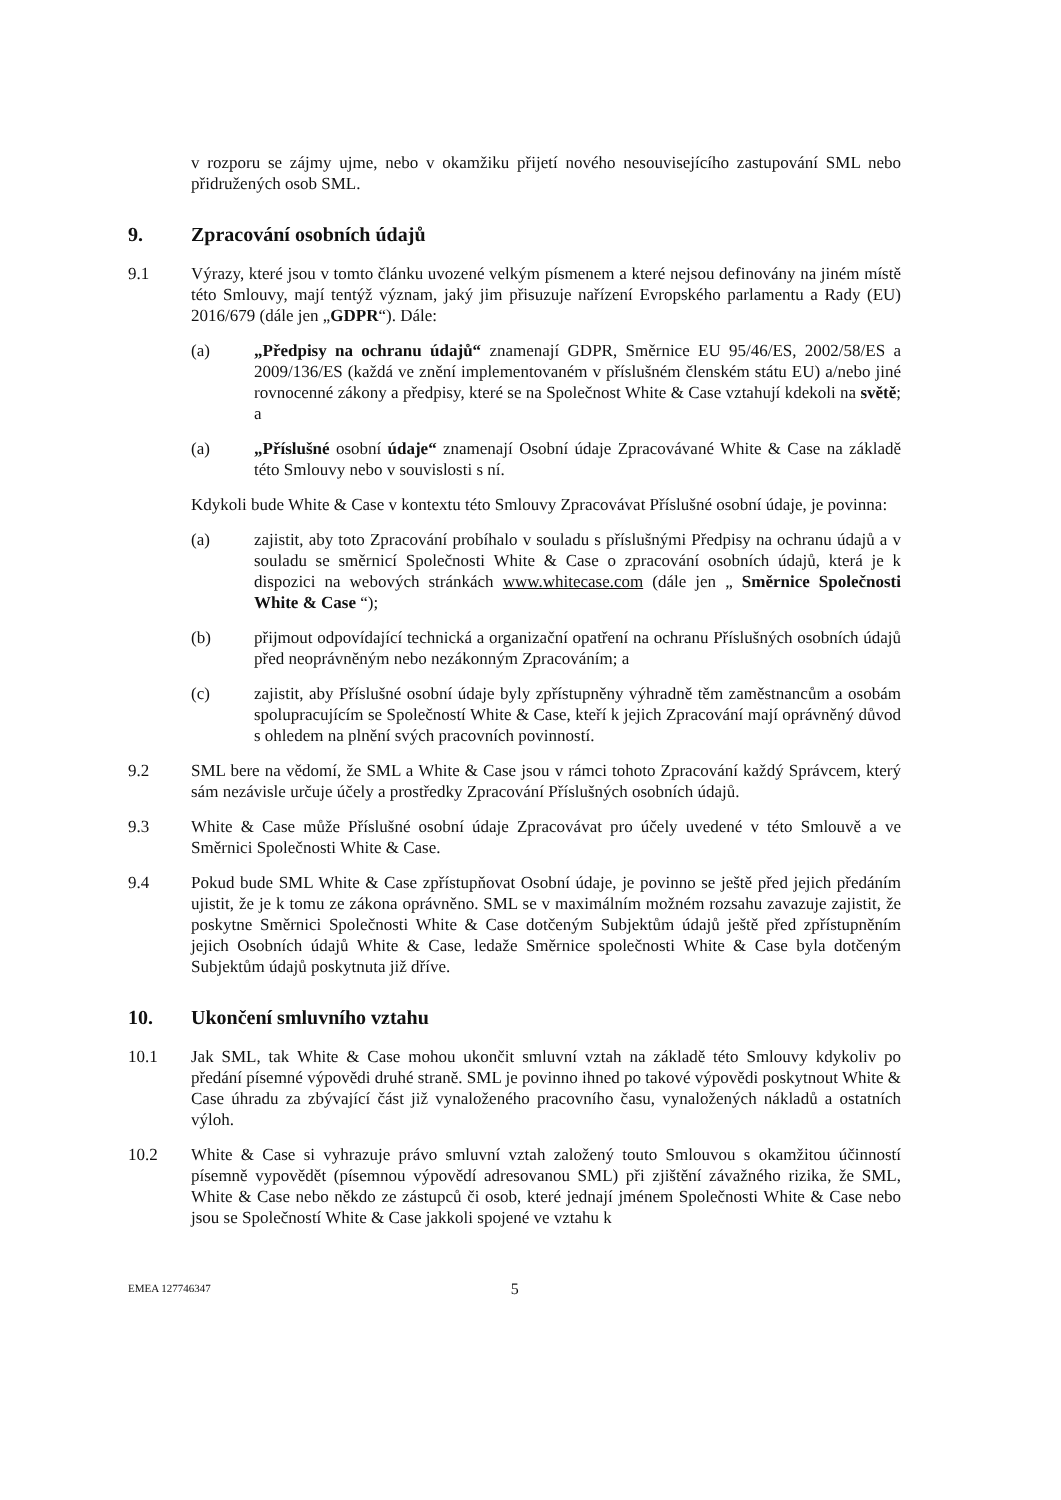v rozporu se zájmy ujme, nebo v okamžiku přijetí nového nesouvisejícího zastupování SML nebo přidružených osob SML.
9. Zpracování osobních údajů
9.1 Výrazy, které jsou v tomto článku uvozené velkým písmenem a které nejsou definovány na jiném místě této Smlouvy, mají tentýž význam, jaký jim přisuzuje nařízení Evropského parlamentu a Rady (EU) 2016/679 (dále jen „GDPR“). Dále:
(a) „Předpisy na ochranu údajů“ znamenají GDPR, Směrnice EU 95/46/ES, 2002/58/ES a 2009/136/ES (každá ve znění implementovaném v příslušném členském státu EU) a/nebo jiné rovnocenné zákony a předpisy, které se na Společnost White & Case vztahují kdekoli na světě; a
(a) „Příslušné osobní údaje“ znamenají Osobní údaje Zpracovávané White & Case na základě této Smlouvy nebo v souvislosti s ní.
Kdykoli bude White & Case v kontextu této Smlouvy Zpracovávat Příslušné osobní údaje, je povinna:
(a) zajistit, aby toto Zpracování probíhalo v souladu s příslušnými Předpisy na ochranu údajů a v souladu se směrnicí Společnosti White & Case o zpracování osobních údajů, která je k dispozici na webových stránkách www.whitecase.com (dále jen „ Směrnice Společnosti White & Case “);
(b) přijmout odpovídající technická a organizační opatření na ochranu Příslušných osobních údajů před neoprávněným nebo nezákonným Zpracováním; a
(c) zajistit, aby Příslušné osobní údaje byly zpřístupněny výhradně těm zaměstnancům a osobám spolupracujícím se Společností White & Case, kteří k jejich Zpracování mají oprávněný důvod s ohledem na plnění svých pracovních povinností.
9.2 SML bere na vědomí, že SML a White & Case jsou v rámci tohoto Zpracování každý Správcem, který sám nezávisle určuje účely a prostředky Zpracování Příslušných osobních údajů.
9.3 White & Case může Příslušné osobní údaje Zpracovávat pro účely uvedené v této Smlouvě a ve Směrnici Společnosti White & Case.
9.4 Pokud bude SML White & Case zpřístupňovat Osobní údaje, je povinno se ještě před jejich předáním ujistit, že je k tomu ze zákona oprávněno. SML se v maximálním možném rozsahu zavazuje zajistit, že poskytne Směrnici Společnosti White & Case dotčeným Subjektům údajů ještě před zpřístupněním jejich Osobních údajů White & Case, ledaže Směrnice společnosti White & Case byla dotčeným Subjektům údajů poskytnuta již dříve.
10. Ukončení smluvního vztahu
10.1 Jak SML, tak White & Case mohou ukončit smluvní vztah na základě této Smlouvy kdykoliv po předání písemné výpovědi druhé straně. SML je povinno ihned po takové výpovědi poskytnout White & Case úhradu za zbývající část již vynaloženého pracovního času, vynaložených nákladů a ostatních výloh.
10.2 White & Case si vyhrazuje právo smluvní vztah založený touto Smlouvou s okamžitou účinností písemně vypovědět (písemnou výpovědí adresovanou SML) při zjištění závažného rizika, že SML, White & Case nebo někdo ze zástupců či osob, které jednají jménem Společnosti White & Case nebo jsou se Společností White & Case jakkoli spojené ve vztahu k
EMEA 127746347 5